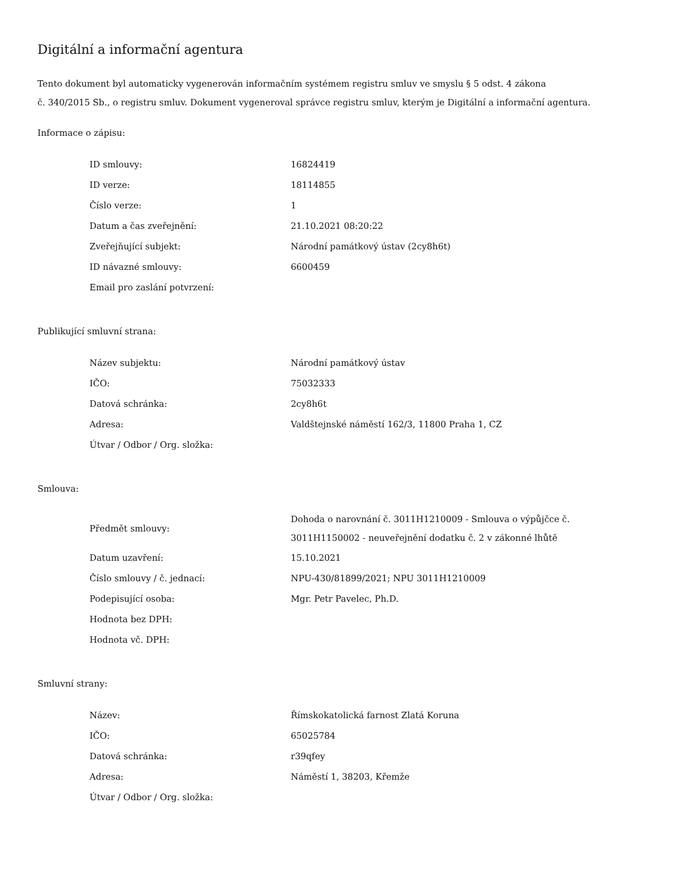Digitální a informační agentura
Tento dokument byl automaticky vygenerován informačním systémem registru smluv ve smyslu § 5 odst. 4 zákona
č. 340/2015 Sb., o registru smluv. Dokument vygeneroval správce registru smluv, kterým je Digitální a informační agentura.
Informace o zápisu:
| ID smlouvy: | 16824419 |
| ID verze: | 18114855 |
| Číslo verze: | 1 |
| Datum a čas zveřejnění: | 21.10.2021 08:20:22 |
| Zveřejňující subjekt: | Národní památkový ústav (2cy8h6t) |
| ID návazné smlouvy: | 6600459 |
| Email pro zaslání potvrzení: | |
Publikující smluvní strana:
| Název subjektu: | Národní památkový ústav |
| IČO: | 75032333 |
| Datová schránka: | 2cy8h6t |
| Adresa: | Valdštejnské náměstí 162/3, 11800 Praha 1, CZ |
| Útvar / Odbor / Org. složka: | |
Smlouva:
| Předmět smlouvy: | Dohoda o narovnání č. 3011H1210009 - Smlouva o výpůjčce č. 3011H1150002 - neuveřejnění dodatku č. 2 v zákonné lhůtě |
| Datum uzavření: | 15.10.2021 |
| Číslo smlouvy / č. jednací: | NPU-430/81899/2021; NPU 3011H1210009 |
| Podepisující osoba: | Mgr. Petr Pavelec, Ph.D. |
| Hodnota bez DPH: | |
| Hodnota vč. DPH: | |
Smluvní strany:
| Název: | Římskokatolická farnost Zlatá Koruna |
| IČO: | 65025784 |
| Datová schránka: | r39qfey |
| Adresa: | Náměstí 1, 38203, Křemže |
| Útvar / Odbor / Org. složka: | |